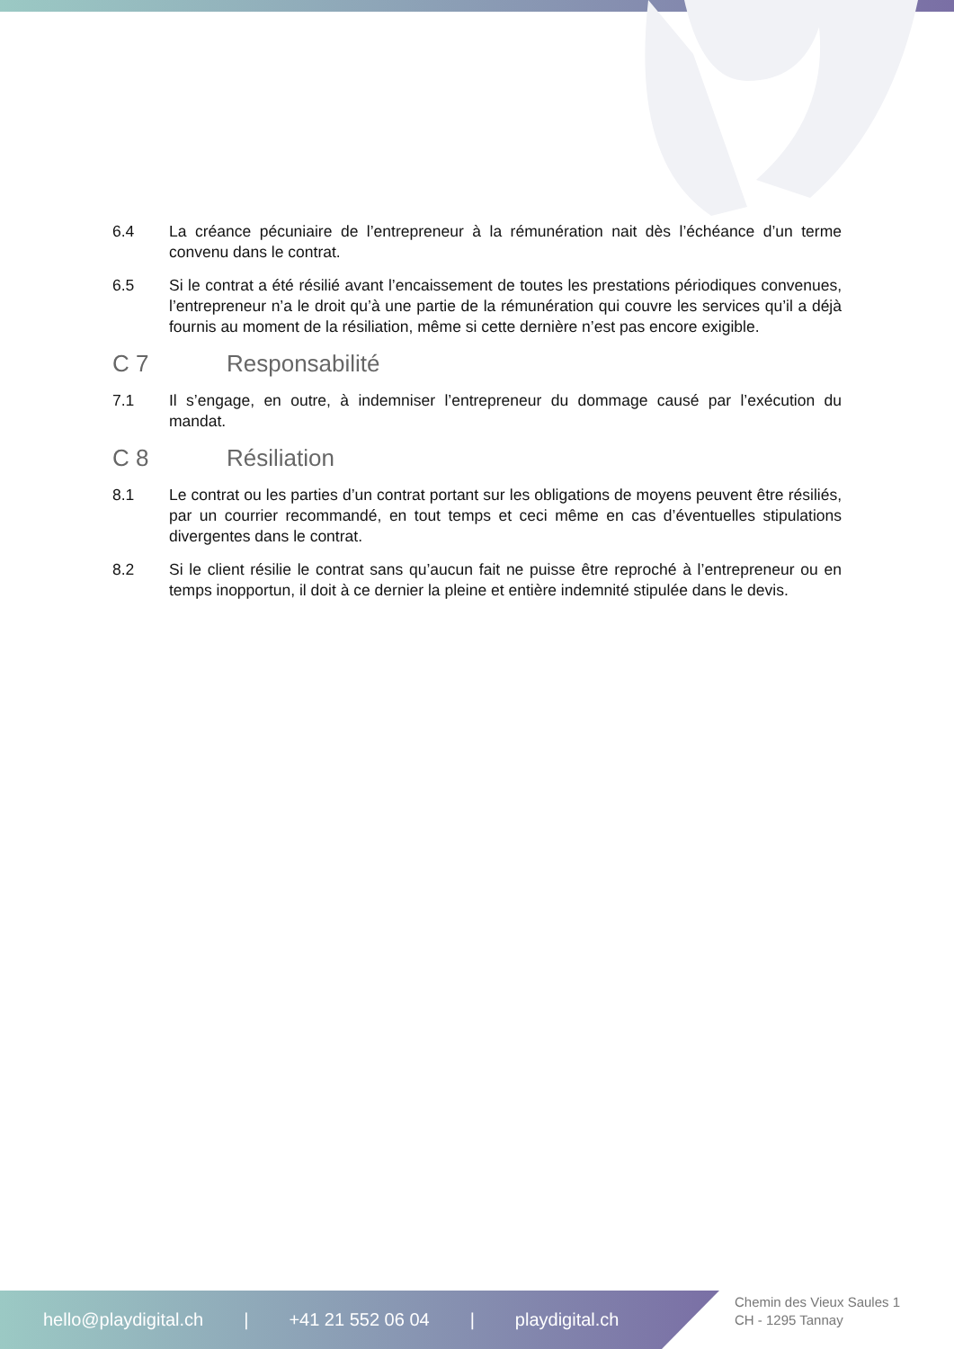6.4 La créance pécuniaire de l’entrepreneur à la rémunération nait dès l’échéance d’un terme convenu dans le contrat.
6.5 Si le contrat a été résilié avant l’encaissement de toutes les prestations périodiques convenues, l’entrepreneur n’a le droit qu’à une partie de la rémunération qui couvre les services qu’il a déjà fournis au moment de la résiliation, même si cette dernière n’est pas encore exigible.
C 7 Responsabilité
7.1 Il s’engage, en outre, à indemniser l’entrepreneur du dommage causé par l’exécution du mandat.
C 8 Résiliation
8.1 Le contrat ou les parties d’un contrat portant sur les obligations de moyens peuvent être résiliés, par un courrier recommandé, en tout temps et ceci même en cas d’éventuelles stipulations divergentes dans le contrat.
8.2 Si le client résilie le contrat sans qu’aucun fait ne puisse être reproché à l’entrepreneur ou en temps inopportun, il doit à ce dernier la pleine et entière indemnité stipulée dans le devis.
hello@playdigital.ch | +41 21 552 06 04 | playdigital.ch
Chemin des Vieux Saules 1
CH - 1295 Tannay